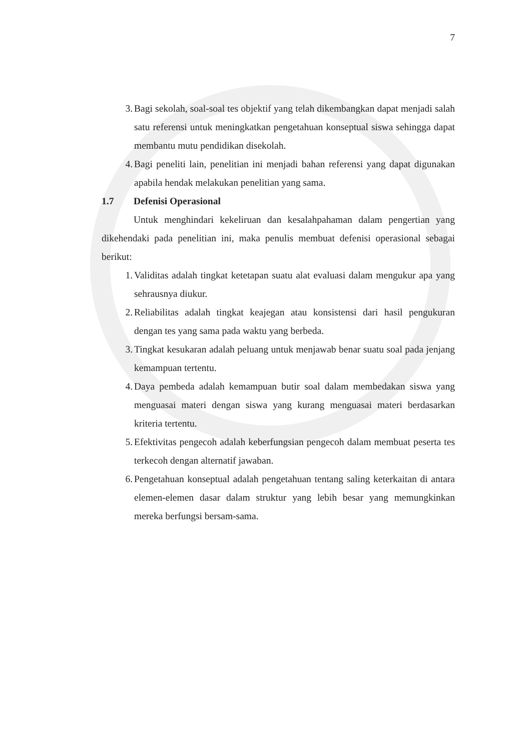7
3. Bagi sekolah, soal-soal tes objektif yang telah dikembangkan dapat menjadi salah satu referensi untuk meningkatkan pengetahuan konseptual siswa sehingga dapat membantu mutu pendidikan disekolah.
4. Bagi peneliti lain, penelitian ini menjadi bahan referensi yang dapat digunakan apabila hendak melakukan penelitian yang sama.
1.7 Defenisi Operasional
Untuk menghindari kekeliruan dan kesalahpahaman dalam pengertian yang dikehendaki pada penelitian ini, maka penulis membuat defenisi operasional sebagai berikut:
1. Validitas adalah tingkat ketetapan suatu alat evaluasi dalam mengukur apa yang sehrausnya diukur.
2. Reliabilitas adalah tingkat keajegan atau konsistensi dari hasil pengukuran dengan tes yang sama pada waktu yang berbeda.
3. Tingkat kesukaran adalah peluang untuk menjawab benar suatu soal pada jenjang kemampuan tertentu.
4. Daya pembeda adalah kemampuan butir soal dalam membedakan siswa yang menguasai materi dengan siswa yang kurang menguasai materi berdasarkan kriteria tertentu.
5. Efektivitas pengecoh adalah keberfungsian pengecoh dalam membuat peserta tes terkecoh dengan alternatif jawaban.
6. Pengetahuan konseptual adalah pengetahuan tentang saling keterkaitan di antara elemen-elemen dasar dalam struktur yang lebih besar yang memungkinkan mereka berfungsi bersam-sama.